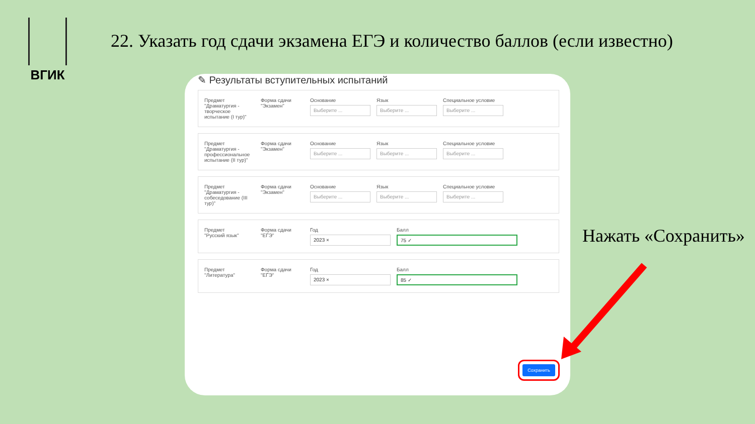ВГИК
22. Указать год сдачи экзамена ЕГЭ и количество баллов (если известно)
✎ Результаты вступительных испытаний
Предмет
"Драматургия - творческое испытание (I тур)"
Форма сдачи
"Экзамен"
Основание
Выберите ...
Язык
Выберите ...
Специальное условие
Выберите ...
Предмет
"Драматургия - профессиональное испытание (II тур)"
Форма сдачи
"Экзамен"
Основание
Выберите ...
Язык
Выберите ...
Специальное условие
Выберите ...
Предмет
"Драматургия - собеседование (III тур)"
Форма сдачи
"Экзамен"
Основание
Выберите ...
Язык
Выберите ...
Специальное условие
Выберите ...
Предмет
"Русский язык"
Форма сдачи
"ЕГЭ"
Год
2023 ×
Балл
75 ✓
Предмет
"Литература"
Форма сдачи
"ЕГЭ"
Год
2023 ×
Балл
85 ✓
Сохранить
Нажать «Сохранить»